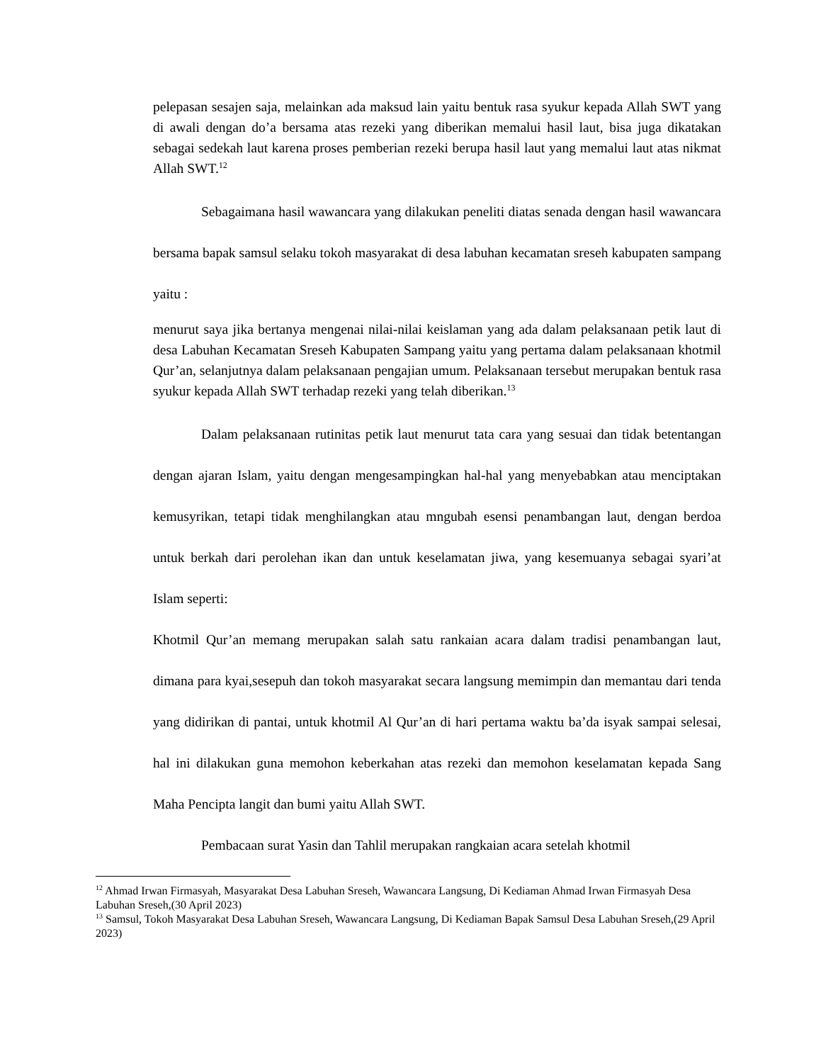pelepasan sesajen saja, melainkan ada maksud lain yaitu bentuk rasa syukur kepada Allah SWT yang di awali dengan do’a bersama atas rezeki yang diberikan memalui hasil laut, bisa juga dikatakan sebagai sedekah laut karena proses pemberian rezeki berupa hasil laut yang memalui laut atas nikmat Allah SWT.<sup>12</sup>
Sebagaimana hasil wawancara yang dilakukan peneliti diatas senada dengan hasil wawancara bersama bapak samsul selaku tokoh masyarakat di desa labuhan kecamatan sreseh kabupaten sampang yaitu :
menurut saya jika bertanya mengenai nilai-nilai keislaman yang ada dalam pelaksanaan petik laut di desa Labuhan Kecamatan Sreseh Kabupaten Sampang yaitu yang pertama dalam pelaksanaan khotmil Qur’an, selanjutnya dalam pelaksanaan pengajian umum. Pelaksanaan tersebut merupakan bentuk rasa syukur kepada Allah SWT terhadap rezeki yang telah diberikan.<sup>13</sup>
Dalam pelaksanaan rutinitas petik laut menurut tata cara yang sesuai dan tidak betentangan dengan ajaran Islam, yaitu dengan mengesampingkan hal-hal yang menyebabkan atau menciptakan kemusyrikan, tetapi tidak menghilangkan atau mngubah esensi penambangan laut, dengan berdoa untuk berkah dari perolehan ikan dan untuk keselamatan jiwa, yang kesemuanya sebagai syari’at Islam seperti:
Khotmil Qur’an memang merupakan salah satu rankaian acara dalam tradisi penambangan laut, dimana para kyai,sesepuh dan tokoh masyarakat secara langsung memimpin dan memantau dari tenda yang didirikan di pantai, untuk khotmil Al Qur’an di hari pertama waktu ba’da isyak sampai selesai, hal ini dilakukan guna memohon keberkahan atas rezeki dan memohon keselamatan kepada Sang Maha Pencipta langit dan bumi yaitu Allah SWT.
Pembacaan surat Yasin dan Tahlil merupakan rangkaian acara setelah khotmil
<sup>12</sup> Ahmad Irwan Firmasyah, Masyarakat Desa Labuhan Sreseh, Wawancara Langsung, Di Kediaman Ahmad Irwan Firmasyah Desa Labuhan Sreseh,(30 April 2023)
<sup>13</sup> Samsul, Tokoh Masyarakat Desa Labuhan Sreseh, Wawancara Langsung, Di Kediaman Bapak Samsul Desa Labuhan Sreseh,(29 April 2023)